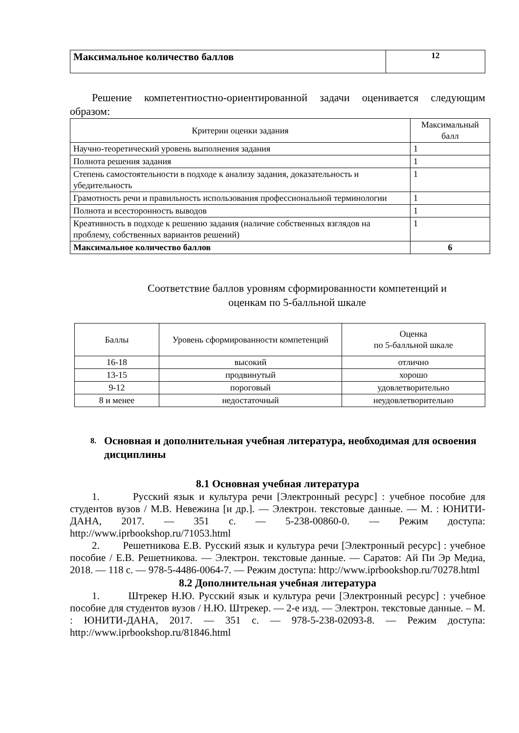| Максимальное количество баллов | 12 |
Решение компетентностно-ориентированной задачи оценивается следующим образом:
| Критерии оценки задания | Максимальный балл |
| --- | --- |
| Научно-теоретический уровень выполнения задания | 1 |
| Полнота решения задания | 1 |
| Степень самостоятельности в подходе к анализу задания, доказательность и убедительность | 1 |
| Грамотность речи и правильность использования профессиональной терминологии | 1 |
| Полнота и всесторонность выводов | 1 |
| Креативность в подходе к решению задания (наличие собственных взглядов на проблему, собственных вариантов решений) | 1 |
| Максимальное количество баллов | 6 |
Соответствие баллов уровням сформированности компетенций и
оценкам по 5-балльной шкале
| Баллы | Уровень сформированности компетенций | Оценка по 5-балльной шкале |
| 16-18 | высокий | отлично |
| 13-15 | продвинутый | хорошо |
| 9-12 | пороговый | удовлетворительно |
| 8 и менее | недостаточный | неудовлетворительно |
8. Основная и дополнительная учебная литература, необходимая для освоения дисциплины
8.1 Основная учебная литература
1. Русский язык и культура речи [Электронный ресурс] : учебное пособие для студентов вузов / М.В. Невежина [и др.]. — Электрон. текстовые данные. — М. : ЮНИТИ-ДАНА, 2017. — 351 с. — 5-238-00860-0. — Режим доступа: http://www.iprbookshop.ru/71053.html
2. Решетникова Е.В. Русский язык и культура речи [Электронный ресурс] : учебное пособие / Е.В. Решетникова. — Электрон. текстовые данные. — Саратов: Ай Пи Эр Медиа, 2018. — 118 с. — 978-5-4486-0064-7. — Режим доступа: http://www.iprbookshop.ru/70278.html
8.2 Дополнительная учебная литература
1. Штрекер Н.Ю. Русский язык и культура речи [Электронный ресурс] : учебное пособие для студентов вузов / Н.Ю. Штрекер. — 2-е изд. — Электрон. текстовые данные. – М. : ЮНИТИ-ДАНА, 2017. — 351 с. — 978-5-238-02093-8. — Режим доступа: http://www.iprbookshop.ru/81846.html